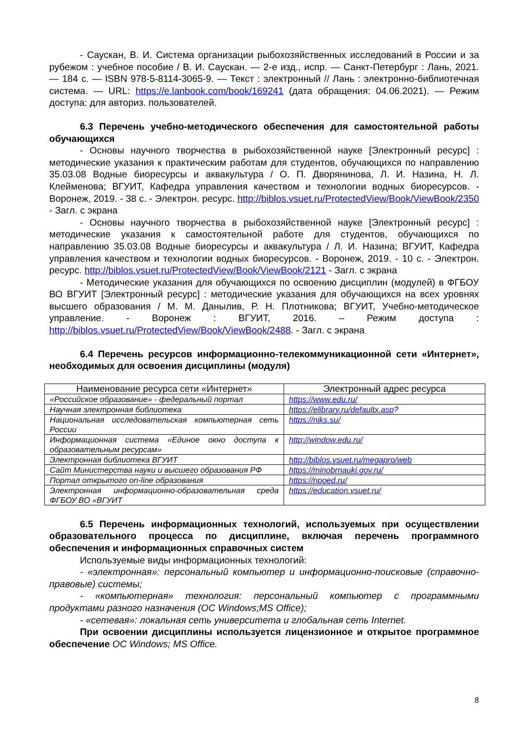- Саускан, В. И. Система организации рыбохозяйственных исследований в России и за рубежом : учебное пособие / В. И. Саускан. — 2-е изд., испр. — Санкт-Петербург : Лань, 2021. — 184 с. — ISBN 978-5-8114-3065-9. — Текст : электронный // Лань : электронно-библиотечная система. — URL: https://e.lanbook.com/book/169241 (дата обращения: 04.06.2021). — Режим доступа: для авториз. пользователей.
6.3 Перечень учебно-методического обеспечения для самостоятельной работы обучающихся
- Основы научного творчества в рыбохозяйственной науке [Электронный ресурс] : методические указания к практическим работам для студентов, обучающихся по направлению 35.03.08 Водные биоресурсы и аквакультура / О. П. Дворянинова, Л. И. Назина, Н. Л. Клейменова; ВГУИТ, Кафедра управления качеством и технологии водных биоресурсов. - Воронеж, 2019. - 38 с. - Электрон. ресурс. http://biblos.vsuet.ru/ProtectedView/Book/ViewBook/2350 - Загл. с экрана
- Основы научного творчества в рыбохозяйственной науке [Электронный ресурс] : методические указания к самостоятельной работе для студентов, обучающихся по направлению 35.03.08 Водные биоресурсы и аквакультура / Л. И. Назина; ВГУИТ, Кафедра управления качеством и технологии водных биоресурсов. - Воронеж, 2019. - 10 с. - Электрон. ресурс. http://biblos.vsuet.ru/ProtectedView/Book/ViewBook/2121 - Загл. с экрана
- Методические указания для обучающихся по освоению дисциплин (модулей) в ФГБОУ ВО ВГУИТ [Электронный ресурс] : методические указания для обучающихся на всех уровнях высшего образования / М. М. Данылив, Р. Н. Плотникова; ВГУИТ, Учебно-методическое управление. - Воронеж : ВГУИТ, 2016. – Режим доступа : http://biblos.vsuet.ru/ProtectedView/Book/ViewBook/2488. - Загл. с экрана
6.4 Перечень ресурсов информационно-телекоммуникационной сети «Интернет», необходимых для освоения дисциплины (модуля)
| Наименование ресурса сети «Интернет» | Электронный адрес ресурса |
| --- | --- |
| «Российское образование» - федеральный портал | https://www.edu.ru/ |
| Научная электронная библиотека | https://elibrary.ru/defaultx.asp ? |
| Национальная исследовательская компьютерная сеть России | https://niks.su/ |
| Информационная система «Единое окно доступа к образовательным ресурсам» | http://window.edu.ru/ |
| Электронная библиотека ВГУИТ | http://biblos.vsuet.ru/megapro/web |
| Сайт Министерства науки и высшего образования РФ | https://minobrnauki.gov.ru/ |
| Портал открытого on-line образования | https://npoed.ru/ |
| Электронная информационно-образовательная среда ФГБОУ ВО «ВГУИТ | https://education.vsuet.ru/ |
6.5 Перечень информационных технологий, используемых при осуществлении образовательного процесса по дисциплине, включая перечень программного обеспечения и информационных справочных систем
Используемые виды информационных технологий:
- «электронная»: персональный компьютер и информационно-поисковые (справочно-правовые) системы;
- «компьютерная» технология: персональный компьютер с программными продуктами разного назначения (ОС Windows;MS Office);
- «сетевая»: локальная сеть университета и глобальная сеть Internet.
При освоении дисциплины используется лицензионное и открытое программное обеспечение ОС Windows; MS Office.
8